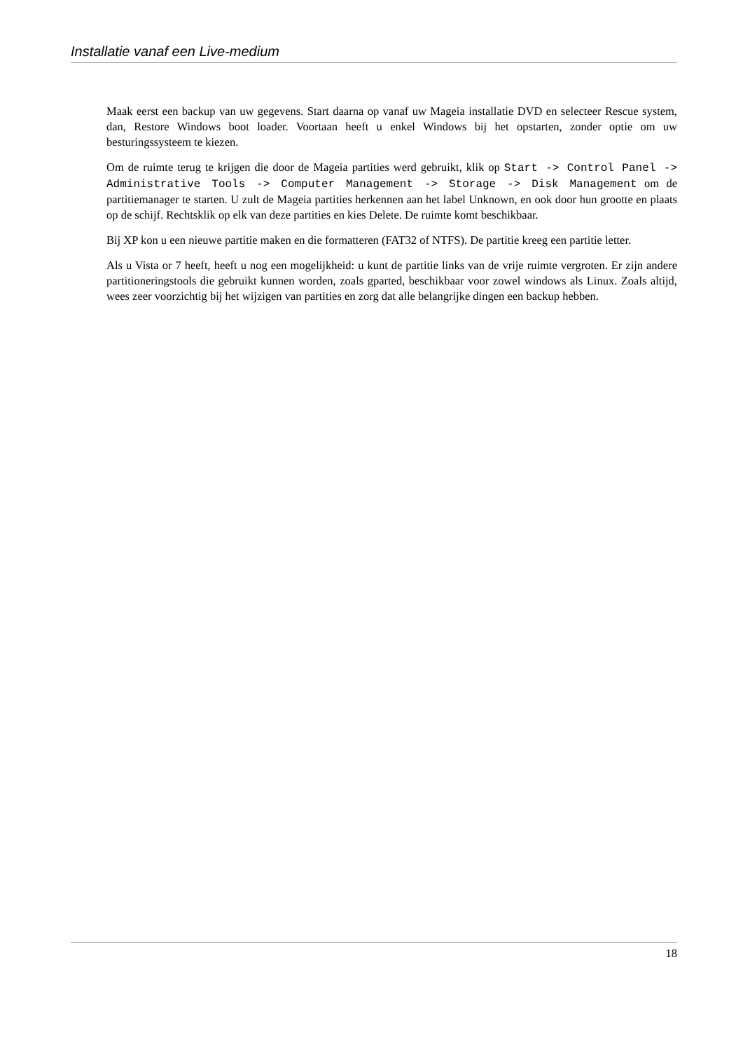Installatie vanaf een Live-medium
Maak eerst een backup van uw gegevens. Start daarna op vanaf uw Mageia installatie DVD en selecteer Rescue system, dan, Restore Windows boot loader. Voortaan heeft u enkel Windows bij het opstarten, zonder optie om uw besturingssysteem te kiezen.
Om de ruimte terug te krijgen die door de Mageia partities werd gebruikt, klik op Start -> Control Panel -> Administrative Tools -> Computer Management -> Storage -> Disk Management om de partitiemanager te starten. U zult de Mageia partities herkennen aan het label Unknown, en ook door hun grootte en plaats op de schijf. Rechtsklik op elk van deze partities en kies Delete. De ruimte komt beschikbaar.
Bij XP kon u een nieuwe partitie maken en die formatteren (FAT32 of NTFS). De partitie kreeg een partitie letter.
Als u Vista or 7 heeft, heeft u nog een mogelijkheid: u kunt de partitie links van de vrije ruimte vergroten. Er zijn andere partitioneringstools die gebruikt kunnen worden, zoals gparted, beschikbaar voor zowel windows als Linux. Zoals altijd, wees zeer voorzichtig bij het wijzigen van partities en zorg dat alle belangrijke dingen een backup hebben.
18